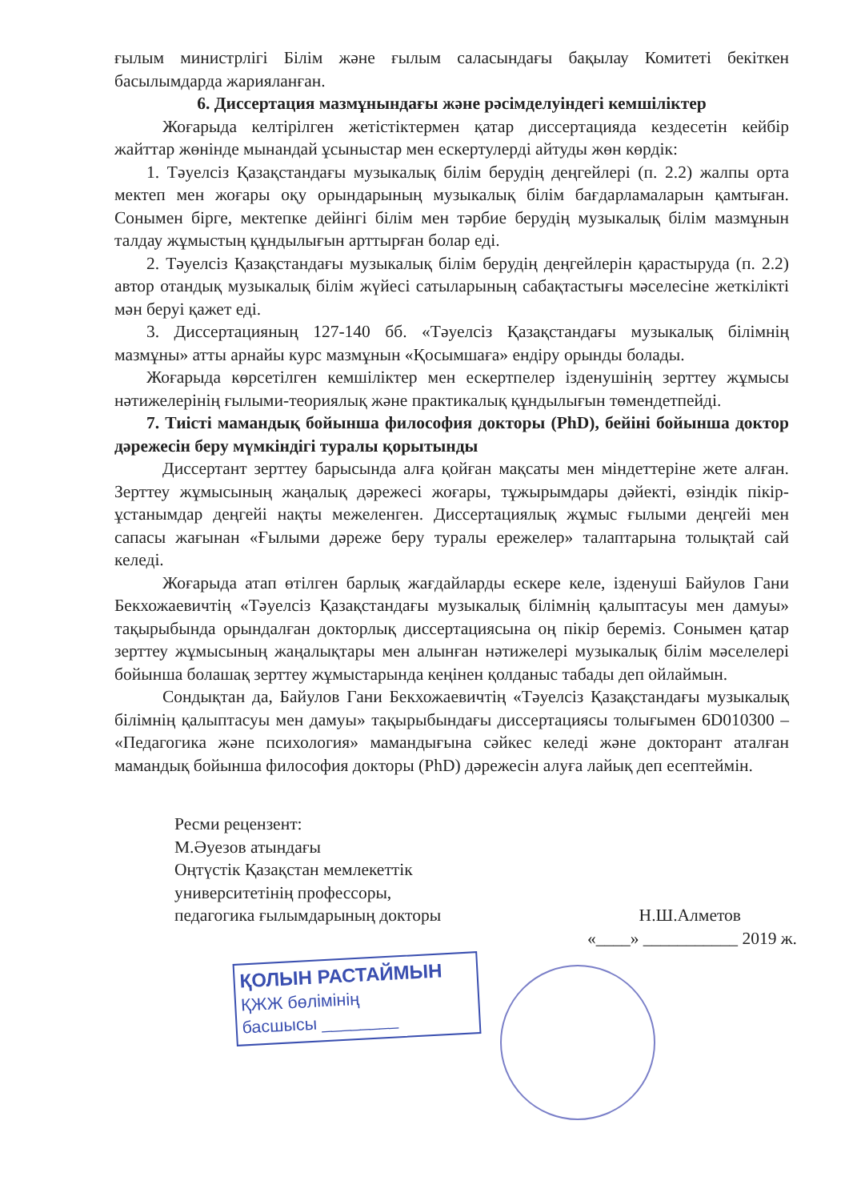ғылым министрлігі Білім және ғылым саласындағы бақылау Комитеті бекіткен басылымдарда жарияланған.
6. Диссертация мазмұнындағы және рәсімделуіндегі кемшіліктер
Жоғарыда келтірілген жетістіктермен қатар диссертацияда кездесетін кейбір жайттар жөнінде мынандай ұсыныстар мен ескертулерді айтуды жөн көрдік:
1. Тәуелсіз Қазақстандағы музыкалық білім берудің деңгейлері (п. 2.2) жалпы орта мектеп мен жоғары оқу орындарының музыкалық білім бағдарламаларын қамтыған. Сонымен бірге, мектепке дейінгі білім мен тәрбие берудің музыкалық білім мазмұнын талдау жұмыстың құндылығын арттырған болар еді.
2. Тәуелсіз Қазақстандағы музыкалық білім берудің деңгейлерін қарастыруда (п. 2.2) автор отандық музыкалық білім жүйесі сатыларының сабақтастығы мәселесіне жеткілікті мән беруі қажет еді.
3. Диссертацияның 127-140 бб. «Тәуелсіз Қазақстандағы музыкалық білімнің мазмұны» атты арнайы курс мазмұнын «Қосымшаға» ендіру орынды болады.
Жоғарыда көрсетілген кемшіліктер мен ескертпелер ізденушінің зерттеу жұмысы нәтижелерінің ғылыми-теориялық және практикалық құндылығын төмендетпейді.
7. Тиісті мамандық бойынша философия докторы (PhD), бейіні бойынша доктор дәрежесін беру мүмкіндігі туралы қорытынды
Диссертант зерттеу барысында алға қойған мақсаты мен міндеттеріне жете алған. Зерттеу жұмысының жаңалық дәрежесі жоғары, тұжырымдары дәйекті, өзіндік пікір-ұстанымдар деңгейі нақты межеленген. Диссертациялық жұмыс ғылыми деңгейі мен сапасы жағынан «Ғылыми дәреже беру туралы ережелер» талаптарына толықтай сай келеді.
Жоғарыда атап өтілген барлық жағдайларды ескере келе, ізденуші Байулов Гани Бекхожаевичтің «Тәуелсіз Қазақстандағы музыкалық білімнің қалыптасуы мен дамуы» тақырыбында орындалған докторлық диссертациясына оң пікір береміз. Сонымен қатар зерттеу жұмысының жаңалықтары мен алынған нәтижелері музыкалық білім мәселелері бойынша болашақ зерттеу жұмыстарында кеңінен қолданыс табады деп ойлаймын.
Сондықтан да, Байулов Гани Бекхожаевичтің «Тәуелсіз Қазақстандағы музыкалық білімнің қалыптасуы мен дамуы» тақырыбындағы диссертациясы толығымен 6D010300 – «Педагогика және психология» мамандығына сәйкес келеді және докторант аталған мамандық бойынша философия докторы (PhD) дәрежесін алуға лайық деп есептеймін.
Ресми рецензент:
М.Әуезов атындағы
Оңтүстік Қазақстан мемлекеттік
университетінің профессоры,
педагогика ғылымдарының докторы Н.Ш.Алметов
«____» ___________ 2019 ж.
ҚОЛЫН РАСТАЙМЫН
ҚЖЖ бөлімінің
басшысы ________